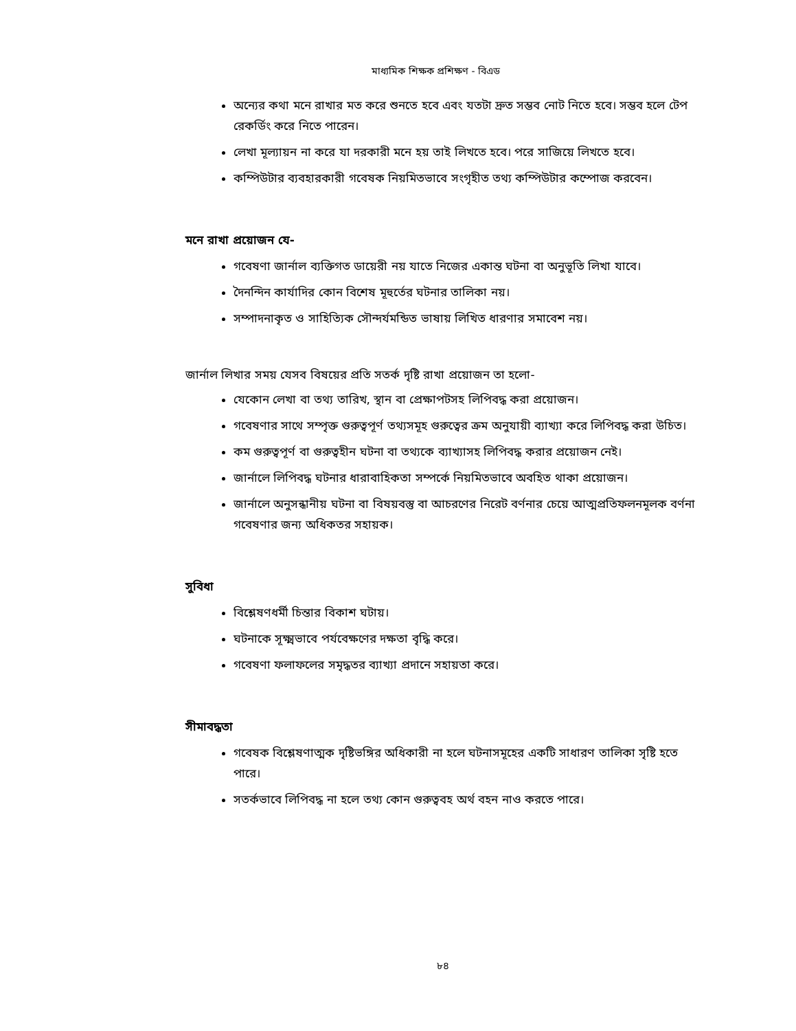মাধ্যমিক শিক্ষক প্রশিক্ষণ - বিএড
অন্যের কথা মনে রাখার মত করে শুনতে হবে এবং যতটা দ্রুত সম্ভব নোট নিতে হবে। সম্ভব হলে টেপ রেকর্ডিং করে নিতে পারেন।
লেখা মূল্যায়ন না করে যা দরকারী মনে হয় তাই লিখতে হবে। পরে সাজিয়ে লিখতে হবে।
কম্পিউটার ব্যবহারকারী গবেষক নিয়মিতভাবে সংগৃহীত তথ্য কম্পিউটার কম্পোজ করবেন।
মনে রাখা প্রয়োজন যে-
গবেষণা জার্নাল ব্যক্তিগত ডায়েরী নয় যাতে নিজের একান্ত ঘটনা বা অনুভূতি লিখা যাবে।
দৈনন্দিন কার্যাদির কোন বিশেষ মূহুর্তের ঘটনার তালিকা নয়।
সম্পাদনাকৃত ও সাহিত্যিক সৌন্দর্যমন্ডিত ভাষায় লিখিত ধারণার সমাবেশ নয়।
জার্নাল লিখার সময় যেসব বিষয়ের প্রতি সতর্ক দৃষ্টি রাখা প্রয়োজন তা হলো-
যেকোন লেখা বা তথ্য তারিখ, স্থান বা প্রেক্ষাপটসহ লিপিবদ্ধ করা প্রয়োজন।
গবেষণার সাথে সম্পৃক্ত গুরুত্বপূর্ণ তথ্যসমূহ গুরুত্বের ক্রম অনুযায়ী ব্যাখ্যা করে লিপিবদ্ধ করা উচিত।
কম গুরুত্বপূর্ণ বা গুরুত্বহীন ঘটনা বা তথ্যকে ব্যাখ্যাসহ লিপিবদ্ধ করার প্রয়োজন নেই।
জার্নালে লিপিবদ্ধ ঘটনার ধারাবাহিকতা সম্পর্কে নিয়মিতভাবে অবহিত থাকা প্রয়োজন।
জার্নালে অনুসন্ধানীয় ঘটনা বা বিষয়বস্তু বা আচরণের নিরেট বর্ণনার চেয়ে আত্মপ্রতিফলনমূলক বর্ণনা গবেষণার জন্য অধিকতর সহায়ক।
সুবিধা
বিশ্লেষণধর্মী চিন্তার বিকাশ ঘটায়।
ঘটনাকে সূক্ষ্মভাবে পর্যবেক্ষণের দক্ষতা বৃদ্ধি করে।
গবেষণা ফলাফলের সমৃদ্ধতর ব্যাখ্যা প্রদানে সহায়তা করে।
সীমাবদ্ধতা
গবেষক বিশ্লেষণাত্মক দৃষ্টিভঙ্গির অধিকারী না হলে ঘটনাসমূহের একটি সাধারণ তালিকা সৃষ্টি হতে পারে।
সতর্কভাবে লিপিবদ্ধ না হলে তথ্য কোন গুরুত্ববহ অর্থ বহন নাও করতে পারে।
৮৪